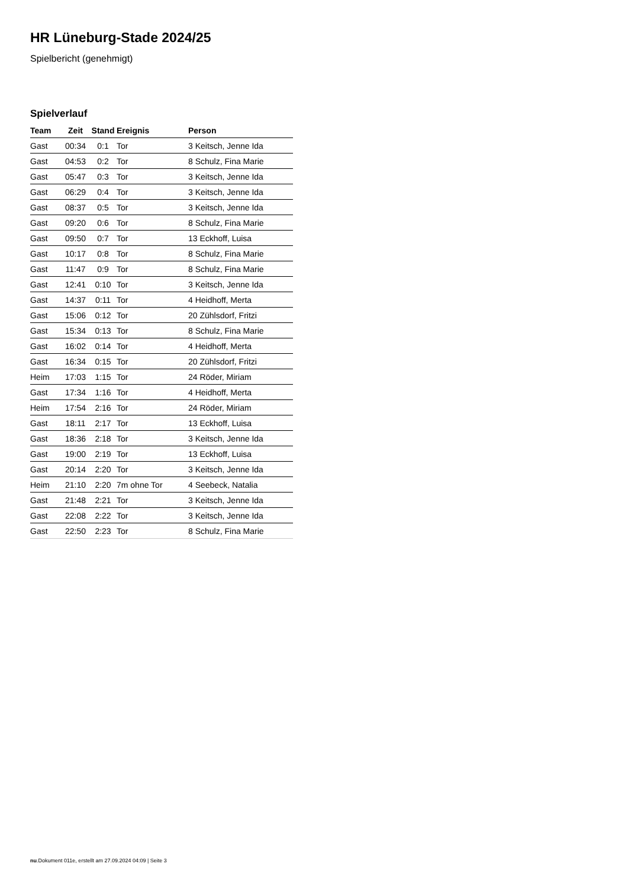HR Lüneburg-Stade 2024/25
Spielbericht (genehmigt)
Spielverlauf
| Team | Zeit | Stand | Ereignis | Person |
| --- | --- | --- | --- | --- |
| Gast | 00:34 | 0:1 | Tor | 3 Keitsch, Jenne Ida |
| Gast | 04:53 | 0:2 | Tor | 8 Schulz, Fina Marie |
| Gast | 05:47 | 0:3 | Tor | 3 Keitsch, Jenne Ida |
| Gast | 06:29 | 0:4 | Tor | 3 Keitsch, Jenne Ida |
| Gast | 08:37 | 0:5 | Tor | 3 Keitsch, Jenne Ida |
| Gast | 09:20 | 0:6 | Tor | 8 Schulz, Fina Marie |
| Gast | 09:50 | 0:7 | Tor | 13 Eckhoff, Luisa |
| Gast | 10:17 | 0:8 | Tor | 8 Schulz, Fina Marie |
| Gast | 11:47 | 0:9 | Tor | 8 Schulz, Fina Marie |
| Gast | 12:41 | 0:10 | Tor | 3 Keitsch, Jenne Ida |
| Gast | 14:37 | 0:11 | Tor | 4 Heidhoff, Merta |
| Gast | 15:06 | 0:12 | Tor | 20 Zühlsdorf, Fritzi |
| Gast | 15:34 | 0:13 | Tor | 8 Schulz, Fina Marie |
| Gast | 16:02 | 0:14 | Tor | 4 Heidhoff, Merta |
| Gast | 16:34 | 0:15 | Tor | 20 Zühlsdorf, Fritzi |
| Heim | 17:03 | 1:15 | Tor | 24 Röder, Miriam |
| Gast | 17:34 | 1:16 | Tor | 4 Heidhoff, Merta |
| Heim | 17:54 | 2:16 | Tor | 24 Röder, Miriam |
| Gast | 18:11 | 2:17 | Tor | 13 Eckhoff, Luisa |
| Gast | 18:36 | 2:18 | Tor | 3 Keitsch, Jenne Ida |
| Gast | 19:00 | 2:19 | Tor | 13 Eckhoff, Luisa |
| Gast | 20:14 | 2:20 | Tor | 3 Keitsch, Jenne Ida |
| Heim | 21:10 | 2:20 | 7m ohne Tor | 4 Seebeck, Natalia |
| Gast | 21:48 | 2:21 | Tor | 3 Keitsch, Jenne Ida |
| Gast | 22:08 | 2:22 | Tor | 3 Keitsch, Jenne Ida |
| Gast | 22:50 | 2:23 | Tor | 8 Schulz, Fina Marie |
nu.Dokument 011e, erstellt am 27.09.2024 04:09 | Seite 3